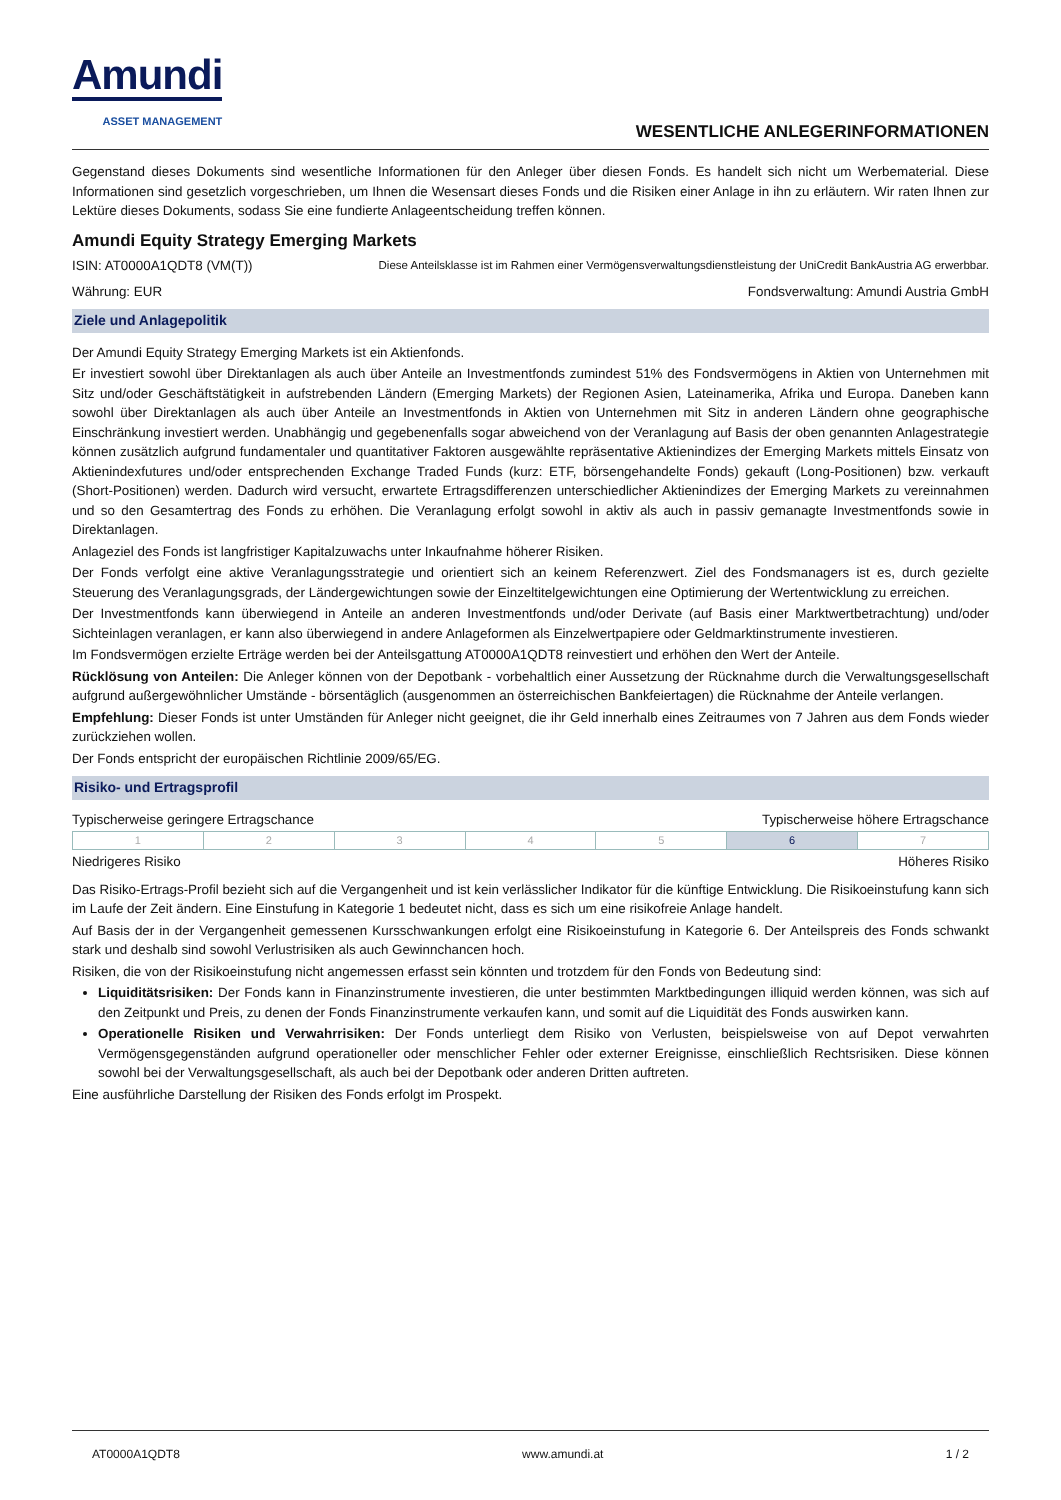Amundi
ASSET MANAGEMENT
WESENTLICHE ANLEGERINFORMATIONEN
Gegenstand dieses Dokuments sind wesentliche Informationen für den Anleger über diesen Fonds. Es handelt sich nicht um Werbematerial. Diese Informationen sind gesetzlich vorgeschrieben, um Ihnen die Wesensart dieses Fonds und die Risiken einer Anlage in ihn zu erläutern. Wir raten Ihnen zur Lektüre dieses Dokuments, sodass Sie eine fundierte Anlageentscheidung treffen können.
Amundi Equity Strategy Emerging Markets
ISIN: AT0000A1QDT8 (VM(T)) Diese Anteilsklasse ist im Rahmen einer Vermögensverwaltungsdienstleistung der UniCredit BankAustria AG erwerbbar.
Währung: EUR Fondsverwaltung: Amundi Austria GmbH
Ziele und Anlagepolitik
Der Amundi Equity Strategy Emerging Markets ist ein Aktienfonds.
Er investiert sowohl über Direktanlagen als auch über Anteile an Investmentfonds zumindest 51% des Fondsvermögens in Aktien von Unternehmen mit Sitz und/oder Geschäftstätigkeit in aufstrebenden Ländern (Emerging Markets) der Regionen Asien, Lateinamerika, Afrika und Europa. Daneben kann sowohl über Direktanlagen als auch über Anteile an Investmentfonds in Aktien von Unternehmen mit Sitz in anderen Ländern ohne geographische Einschränkung investiert werden. Unabhängig und gegebenenfalls sogar abweichend von der Veranlagung auf Basis der oben genannten Anlagestrategie können zusätzlich aufgrund fundamentaler und quantitativer Faktoren ausgewählte repräsentative Aktienindizes der Emerging Markets mittels Einsatz von Aktienindexfutures und/oder entsprechenden Exchange Traded Funds (kurz: ETF, börsengehandelte Fonds) gekauft (Long-Positionen) bzw. verkauft (Short-Positionen) werden. Dadurch wird versucht, erwartete Ertragsdifferenzen unterschiedlicher Aktienindizes der Emerging Markets zu vereinnahmen und so den Gesamtertrag des Fonds zu erhöhen. Die Veranlagung erfolgt sowohl in aktiv als auch in passiv gemanagte Investmentfonds sowie in Direktanlagen.
Anlageziel des Fonds ist langfristiger Kapitalzuwachs unter Inkaufnahme höherer Risiken.
Der Fonds verfolgt eine aktive Veranlagungsstrategie und orientiert sich an keinem Referenzwert. Ziel des Fondsmanagers ist es, durch gezielte Steuerung des Veranlagungsgrads, der Ländergewichtungen sowie der Einzeltitelgewichtungen eine Optimierung der Wertentwicklung zu erreichen.
Der Investmentfonds kann überwiegend in Anteile an anderen Investmentfonds und/oder Derivate (auf Basis einer Marktwertbetrachtung) und/oder Sichteinlagen veranlagen, er kann also überwiegend in andere Anlageformen als Einzelwertpapiere oder Geldmarktinstrumente investieren.
Im Fondsvermögen erzielte Erträge werden bei der Anteilsgattung AT0000A1QDT8 reinvestiert und erhöhen den Wert der Anteile.
Rücklösung von Anteilen: Die Anleger können von der Depotbank - vorbehaltlich einer Aussetzung der Rücknahme durch die Verwaltungsgesellschaft aufgrund außergewöhnlicher Umstände - börsentäglich (ausgenommen an österreichischen Bankfeiertagen) die Rücknahme der Anteile verlangen.
Empfehlung: Dieser Fonds ist unter Umständen für Anleger nicht geeignet, die ihr Geld innerhalb eines Zeitraumes von 7 Jahren aus dem Fonds wieder zurückziehen wollen.
Der Fonds entspricht der europäischen Richtlinie 2009/65/EG.
Risiko- und Ertragsprofil
Typischerweise geringere Ertragschance Typischerweise höhere Ertragschance
| 1 | 2 | 3 | 4 | 5 | 6 | 7 |
Niedrigeres Risiko Höheres Risiko
Das Risiko-Ertrags-Profil bezieht sich auf die Vergangenheit und ist kein verlässlicher Indikator für die künftige Entwicklung. Die Risikoeinstufung kann sich im Laufe der Zeit ändern. Eine Einstufung in Kategorie 1 bedeutet nicht, dass es sich um eine risikofreie Anlage handelt.
Auf Basis der in der Vergangenheit gemessenen Kursschwankungen erfolgt eine Risikoeinstufung in Kategorie 6. Der Anteilspreis des Fonds schwankt stark und deshalb sind sowohl Verlustrisiken als auch Gewinnchancen hoch.
Risiken, die von der Risikoeinstufung nicht angemessen erfasst sein könnten und trotzdem für den Fonds von Bedeutung sind:
Liquiditätsrisiken: Der Fonds kann in Finanzinstrumente investieren, die unter bestimmten Marktbedingungen illiquid werden können, was sich auf den Zeitpunkt und Preis, zu denen der Fonds Finanzinstrumente verkaufen kann, und somit auf die Liquidität des Fonds auswirken kann.
Operationelle Risiken und Verwahrrisiken: Der Fonds unterliegt dem Risiko von Verlusten, beispielsweise von auf Depot verwahrten Vermögensgegenständen aufgrund operationeller oder menschlicher Fehler oder externer Ereignisse, einschließlich Rechtsrisiken. Diese können sowohl bei der Verwaltungsgesellschaft, als auch bei der Depotbank oder anderen Dritten auftreten.
Eine ausführliche Darstellung der Risiken des Fonds erfolgt im Prospekt.
AT0000A1QDT8 www.amundi.at 1 / 2